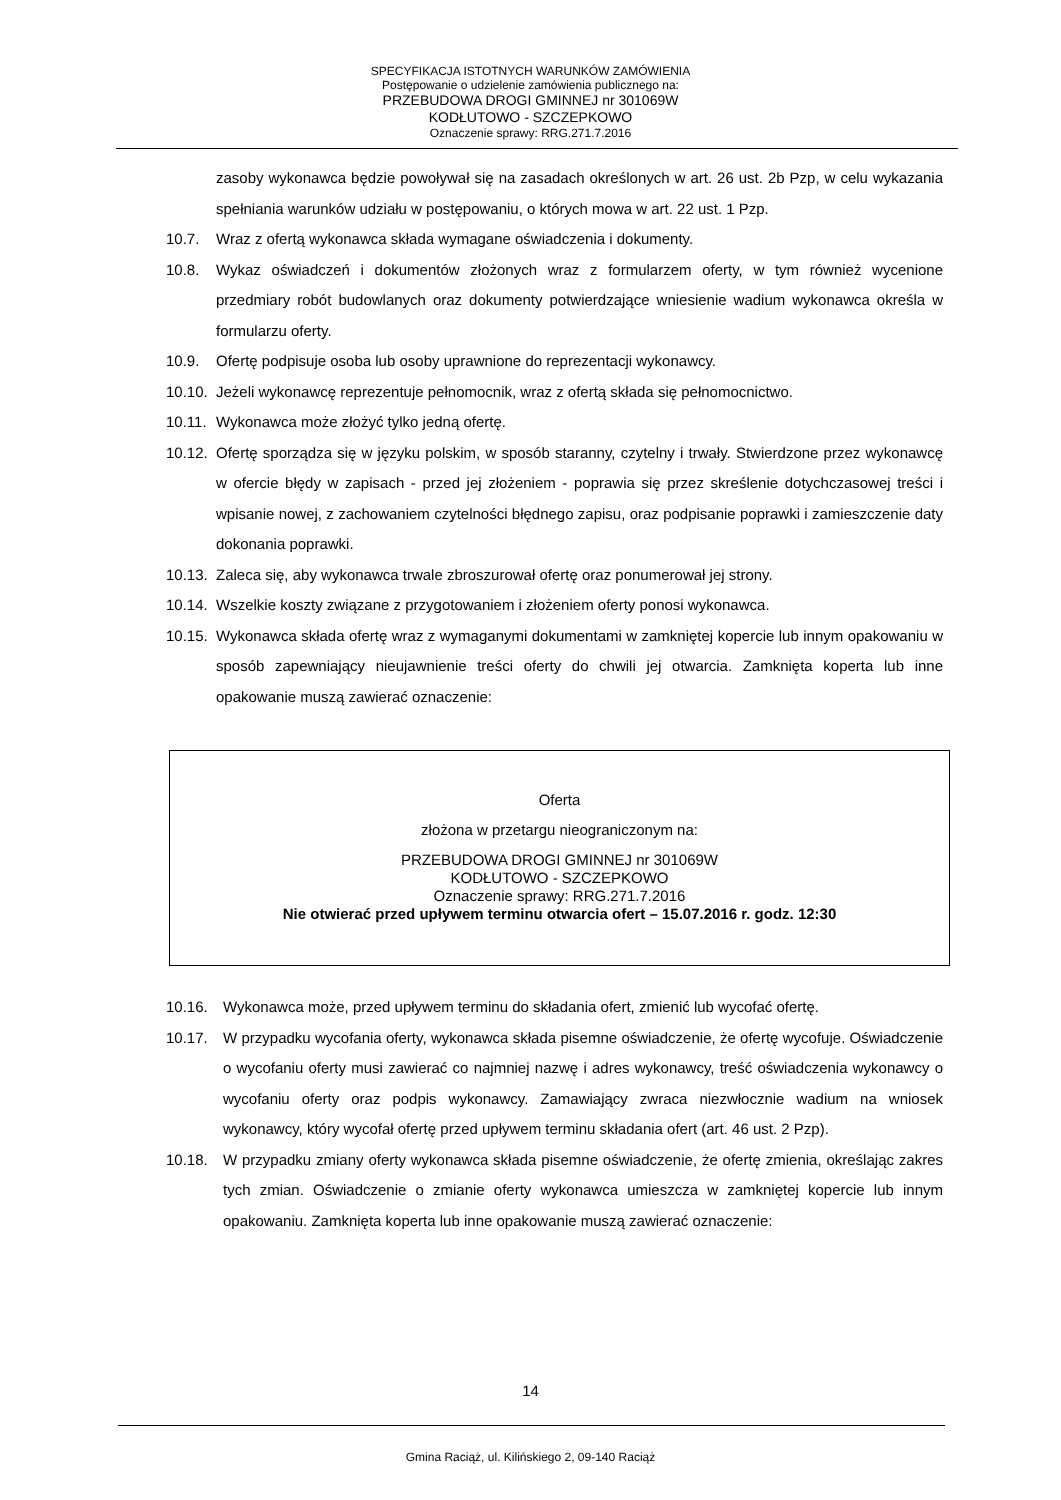SPECYFIKACJA ISTOTNYCH WARUNKÓW ZAMÓWIENIA
Postępowanie o udzielenie zamówienia publicznego na:
PRZEBUDOWA DROGI GMINNEJ nr 301069W
KODŁUTOWO - SZCZEPKOWO
Oznaczenie sprawy: RRG.271.7.2016
zasoby wykonawca będzie powoływał się na zasadach określonych w art. 26 ust. 2b Pzp, w celu wykazania spełniania warunków udziału w postępowaniu, o których mowa w art. 22 ust. 1 Pzp.
10.7. Wraz z ofertą wykonawca składa wymagane oświadczenia i dokumenty.
10.8. Wykaz oświadczeń i dokumentów złożonych wraz z formularzem oferty, w tym również wycenione przedmiary robót budowlanych oraz dokumenty potwierdzające wniesienie wadium wykonawca określa w formularzu oferty.
10.9. Ofertę podpisuje osoba lub osoby uprawnione do reprezentacji wykonawcy.
10.10. Jeżeli wykonawcę reprezentuje pełnomocnik, wraz z ofertą składa się pełnomocnictwo.
10.11. Wykonawca może złożyć tylko jedną ofertę.
10.12. Ofertę sporządza się w języku polskim, w sposób staranny, czytelny i trwały. Stwierdzone przez wykonawcę w ofercie błędy w zapisach - przed jej złożeniem - poprawia się przez skreślenie dotychczasowej treści i wpisanie nowej, z zachowaniem czytelności błędnego zapisu, oraz podpisanie poprawki i zamieszczenie daty dokonania poprawki.
10.13. Zaleca się, aby wykonawca trwale zbroszurował ofertę oraz ponumerował jej strony.
10.14. Wszelkie koszty związane z przygotowaniem i złożeniem oferty ponosi wykonawca.
10.15. Wykonawca składa ofertę wraz z wymaganymi dokumentami w zamkniętej kopercie lub innym opakowaniu w sposób zapewniający nieujawnienie treści oferty do chwili jej otwarcia. Zamknięta koperta lub inne opakowanie muszą zawierać oznaczenie:
Oferta
złożona w przetargu nieograniczonym na:
PRZEBUDOWA DROGI GMINNEJ nr 301069W
KODŁUTOWO - SZCZEPKOWO
Oznaczenie sprawy: RRG.271.7.2016
Nie otwierać przed upływem terminu otwarcia ofert – 15.07.2016 r. godz. 12:30
10.16. Wykonawca może, przed upływem terminu do składania ofert, zmienić lub wycofać ofertę.
10.17. W przypadku wycofania oferty, wykonawca składa pisemne oświadczenie, że ofertę wycofuje. Oświadczenie o wycofaniu oferty musi zawierać co najmniej nazwę i adres wykonawcy, treść oświadczenia wykonawcy o wycofaniu oferty oraz podpis wykonawcy. Zamawiający zwraca niezwłocznie wadium na wniosek wykonawcy, który wycofał ofertę przed upływem terminu składania ofert (art. 46 ust. 2 Pzp).
10.18. W przypadku zmiany oferty wykonawca składa pisemne oświadczenie, że ofertę zmienia, określając zakres tych zmian. Oświadczenie o zmianie oferty wykonawca umieszcza w zamkniętej kopercie lub innym opakowaniu. Zamknięta koperta lub inne opakowanie muszą zawierać oznaczenie:
14
Gmina Raciąż, ul. Kilińskiego 2, 09-140 Raciąż